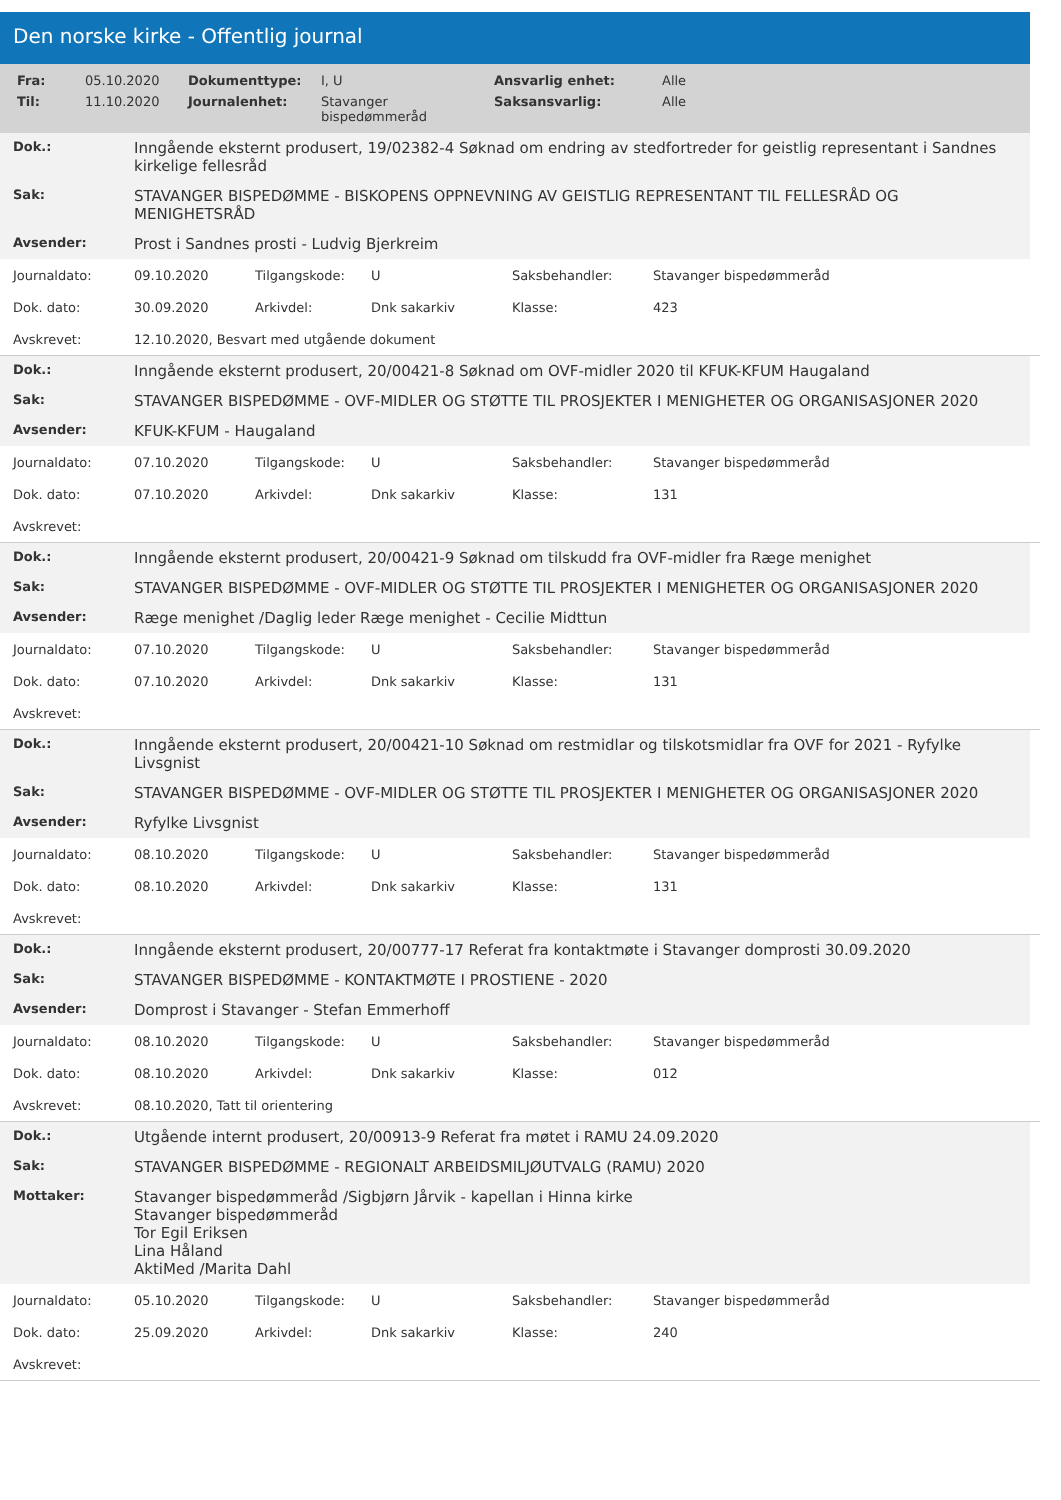Den norske kirke - Offentlig journal
| Fra: | 05.10.2020 | Dokumenttype: | I, U | Ansvarlig enhet: | Alle |
| Til: | 11.10.2020 | Journalenhet: | Stavanger bispedømmeråd | Saksansvarlig: | Alle |
| Dok.: | Inngående eksternt produsert, 19/02382-4 Søknad om endring av stedfortreder for geistlig representant i Sandnes kirkelige fellesråd |
| Sak: | STAVANGER BISPEDØMME - BISKOPENS OPPNEVNING AV GEISTLIG REPRESENTANT TIL FELLESRÅD OG MENIGHETSRÅD |
| Avsender: | Prost i Sandnes prosti - Ludvig Bjerkreim |
| Journaldato: | 09.10.2020 | Tilgangskode: | U | Saksbehandler: | Stavanger bispedømmeråd |
| Dok. dato: | 30.09.2020 | Arkivdel: | Dnk sakarkiv | Klasse: | 423 |
| Avskrevet: | 12.10.2020, Besvart med utgående dokument | | | | |
| Dok.: | Inngående eksternt produsert, 20/00421-8 Søknad om OVF-midler 2020 til KFUK-KFUM Haugaland |
| Sak: | STAVANGER BISPEDØMME - OVF-MIDLER OG STØTTE TIL PROSJEKTER I MENIGHETER OG ORGANISASJONER 2020 |
| Avsender: | KFUK-KFUM - Haugaland |
| Journaldato: | 07.10.2020 | Tilgangskode: | U | Saksbehandler: | Stavanger bispedømmeråd |
| Dok. dato: | 07.10.2020 | Arkivdel: | Dnk sakarkiv | Klasse: | 131 |
| Avskrevet: | | | | | |
| Dok.: | Inngående eksternt produsert, 20/00421-9 Søknad om tilskudd fra OVF-midler fra Ræge menighet |
| Sak: | STAVANGER BISPEDØMME - OVF-MIDLER OG STØTTE TIL PROSJEKTER I MENIGHETER OG ORGANISASJONER 2020 |
| Avsender: | Ræge menighet /Daglig leder Ræge menighet - Cecilie Midttun |
| Journaldato: | 07.10.2020 | Tilgangskode: | U | Saksbehandler: | Stavanger bispedømmeråd |
| Dok. dato: | 07.10.2020 | Arkivdel: | Dnk sakarkiv | Klasse: | 131 |
| Avskrevet: | | | | | |
| Dok.: | Inngående eksternt produsert, 20/00421-10 Søknad om restmidlar og tilskotsmidlar fra OVF for 2021 - Ryfylke Livsgnist |
| Sak: | STAVANGER BISPEDØMME - OVF-MIDLER OG STØTTE TIL PROSJEKTER I MENIGHETER OG ORGANISASJONER 2020 |
| Avsender: | Ryfylke Livsgnist |
| Journaldato: | 08.10.2020 | Tilgangskode: | U | Saksbehandler: | Stavanger bispedømmeråd |
| Dok. dato: | 08.10.2020 | Arkivdel: | Dnk sakarkiv | Klasse: | 131 |
| Avskrevet: | | | | | |
| Dok.: | Inngående eksternt produsert, 20/00777-17 Referat fra kontaktmøte i Stavanger domprosti 30.09.2020 |
| Sak: | STAVANGER BISPEDØMME - KONTAKTMØTE I PROSTIENE - 2020 |
| Avsender: | Domprost i Stavanger - Stefan Emmerhoff |
| Journaldato: | 08.10.2020 | Tilgangskode: | U | Saksbehandler: | Stavanger bispedømmeråd |
| Dok. dato: | 08.10.2020 | Arkivdel: | Dnk sakarkiv | Klasse: | 012 |
| Avskrevet: | 08.10.2020, Tatt til orientering | | | | |
| Dok.: | Utgående internt produsert, 20/00913-9 Referat fra møtet i RAMU 24.09.2020 |
| Sak: | STAVANGER BISPEDØMME - REGIONALT ARBEIDSMILJØUTVALG (RAMU) 2020 |
| Mottaker: | Stavanger bispedømmeråd /Sigbjørn Jårvik - kapellan i Hinna kirke Stavanger bispedømmeråd Tor Egil Eriksen Lina Håland AktiMed /Marita Dahl |
| Journaldato: | 05.10.2020 | Tilgangskode: | U | Saksbehandler: | Stavanger bispedømmeråd |
| Dok. dato: | 25.09.2020 | Arkivdel: | Dnk sakarkiv | Klasse: | 240 |
| Avskrevet: | | | | | |